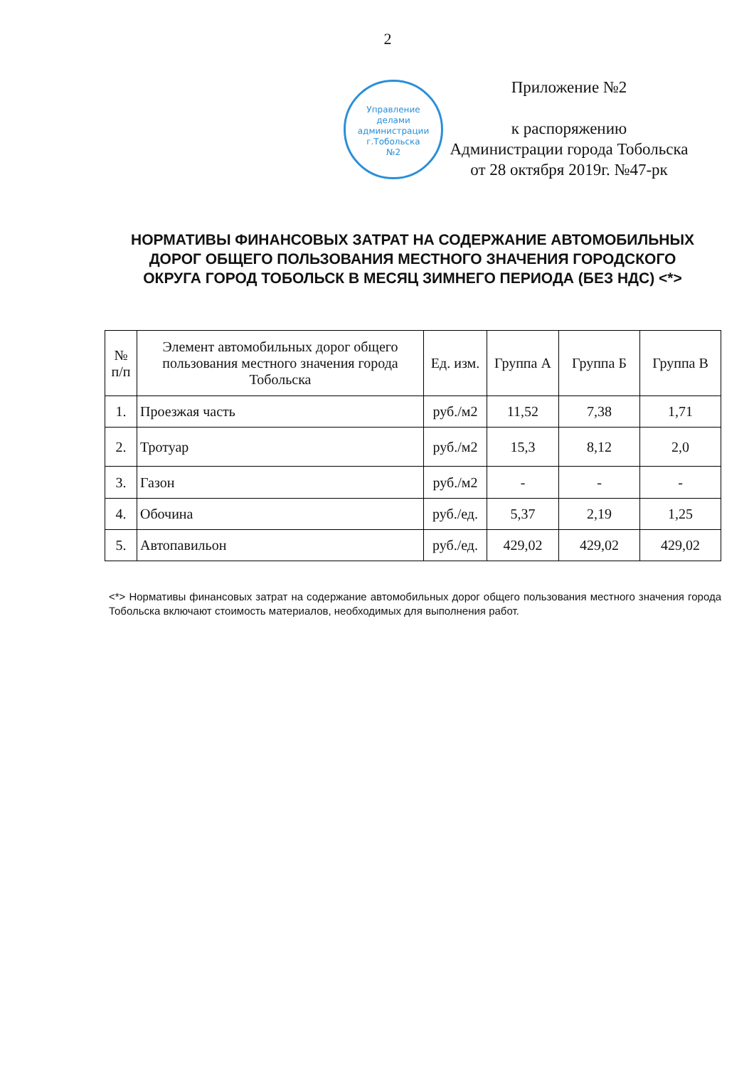2
Управление
делами
администрации
г.Тобольска
№2
Приложение №2
к распоряжению
Администрации города Тобольска
от 28 октября 2019г. №47-рк
НОРМАТИВЫ ФИНАНСОВЫХ ЗАТРАТ НА СОДЕРЖАНИЕ АВТОМОБИЛЬНЫХ ДОРОГ ОБЩЕГО ПОЛЬЗОВАНИЯ МЕСТНОГО ЗНАЧЕНИЯ ГОРОДСКОГО ОКРУГА ГОРОД ТОБОЛЬСК В МЕСЯЦ ЗИМНЕГО ПЕРИОДА (БЕЗ НДС) <*>
| № п/п | Элемент автомобильных дорог общего пользования местного значения города Тобольска | Ед. изм. | Группа А | Группа Б | Группа В |
| --- | --- | --- | --- | --- | --- |
| 1. | Проезжая часть | руб./м2 | 11,52 | 7,38 | 1,71 |
| 2. | Тротуар | руб./м2 | 15,3 | 8,12 | 2,0 |
| 3. | Газон | руб./м2 | - | - | - |
| 4. | Обочина | руб./ед. | 5,37 | 2,19 | 1,25 |
| 5. | Автопавильон | руб./ед. | 429,02 | 429,02 | 429,02 |
<*> Нормативы финансовых затрат на содержание автомобильных дорог общего пользования местного значения города Тобольска включают стоимость материалов, необходимых для выполнения работ.